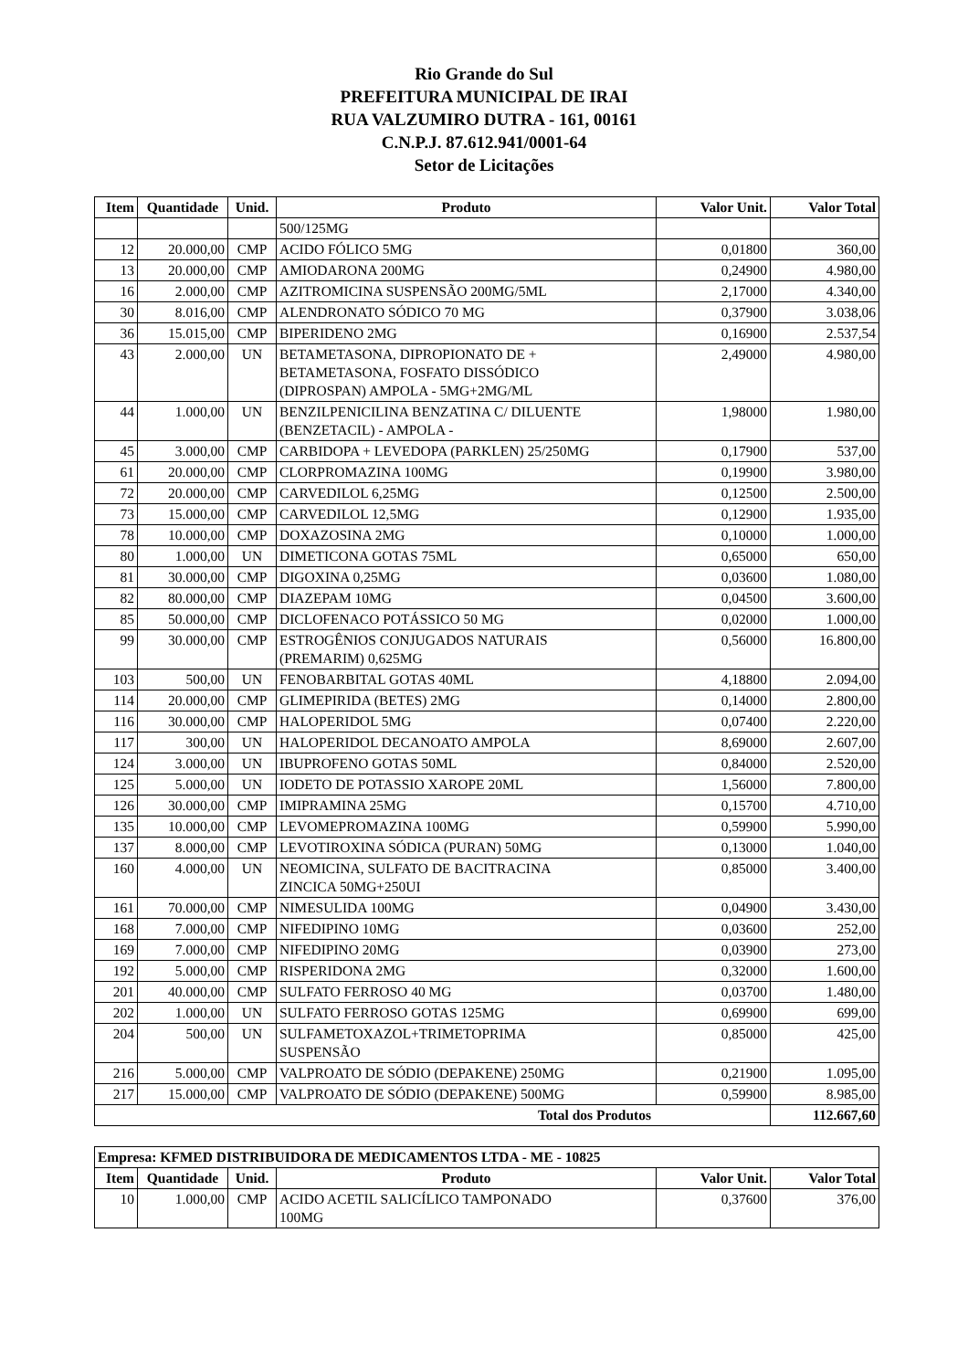Rio Grande do Sul
PREFEITURA MUNICIPAL DE IRAI
RUA VALZUMIRO DUTRA - 161, 00161
C.N.P.J. 87.612.941/0001-64
Setor de Licitações
| Item | Quantidade | Unid. | Produto | Valor Unit. | Valor Total |
| --- | --- | --- | --- | --- | --- |
| | | | 500/125MG | | |
| 12 | 20.000,00 | CMP | ACIDO FÓLICO 5MG | 0,01800 | 360,00 |
| 13 | 20.000,00 | CMP | AMIODARONA 200MG | 0,24900 | 4.980,00 |
| 16 | 2.000,00 | CMP | AZITROMICINA SUSPENSÃO 200MG/5ML | 2,17000 | 4.340,00 |
| 30 | 8.016,00 | CMP | ALENDRONATO SÓDICO 70 MG | 0,37900 | 3.038,06 |
| 36 | 15.015,00 | CMP | BIPERIDENO 2MG | 0,16900 | 2.537,54 |
| 43 | 2.000,00 | UN | BETAMETASONA, DIPROPIONATO DE + BETAMETASONA, FOSFATO DISSÓDICO (DIPROSPAN) AMPOLA - 5MG+2MG/ML | 2,49000 | 4.980,00 |
| 44 | 1.000,00 | UN | BENZILPENICILINA BENZATINA C/ DILUENTE (BENZETACIL) - AMPOLA - | 1,98000 | 1.980,00 |
| 45 | 3.000,00 | CMP | CARBIDOPA + LEVEDOPA (PARKLEN) 25/250MG | 0,17900 | 537,00 |
| 61 | 20.000,00 | CMP | CLORPROMAZINA 100MG | 0,19900 | 3.980,00 |
| 72 | 20.000,00 | CMP | CARVEDILOL 6,25MG | 0,12500 | 2.500,00 |
| 73 | 15.000,00 | CMP | CARVEDILOL 12,5MG | 0,12900 | 1.935,00 |
| 78 | 10.000,00 | CMP | DOXAZOSINA 2MG | 0,10000 | 1.000,00 |
| 80 | 1.000,00 | UN | DIMETICONA GOTAS 75ML | 0,65000 | 650,00 |
| 81 | 30.000,00 | CMP | DIGOXINA 0,25MG | 0,03600 | 1.080,00 |
| 82 | 80.000,00 | CMP | DIAZEPAM 10MG | 0,04500 | 3.600,00 |
| 85 | 50.000,00 | CMP | DICLOFENACO POTÁSSICO 50 MG | 0,02000 | 1.000,00 |
| 99 | 30.000,00 | CMP | ESTROGÊNIOS CONJUGADOS NATURAIS (PREMARIM) 0,625MG | 0,56000 | 16.800,00 |
| 103 | 500,00 | UN | FENOBARBITAL GOTAS 40ML | 4,18800 | 2.094,00 |
| 114 | 20.000,00 | CMP | GLIMEPIRIDA (BETES) 2MG | 0,14000 | 2.800,00 |
| 116 | 30.000,00 | CMP | HALOPERIDOL 5MG | 0,07400 | 2.220,00 |
| 117 | 300,00 | UN | HALOPERIDOL DECANOATO AMPOLA | 8,69000 | 2.607,00 |
| 124 | 3.000,00 | UN | IBUPROFENO GOTAS 50ML | 0,84000 | 2.520,00 |
| 125 | 5.000,00 | UN | IODETO DE POTASSIO XAROPE 20ML | 1,56000 | 7.800,00 |
| 126 | 30.000,00 | CMP | IMIPRAMINA 25MG | 0,15700 | 4.710,00 |
| 135 | 10.000,00 | CMP | LEVOMEPROMAZINA 100MG | 0,59900 | 5.990,00 |
| 137 | 8.000,00 | CMP | LEVOTIROXINA SÓDICA (PURAN) 50MG | 0,13000 | 1.040,00 |
| 160 | 4.000,00 | UN | NEOMICINA, SULFATO DE BACITRACINA ZINCICA 50MG+250UI | 0,85000 | 3.400,00 |
| 161 | 70.000,00 | CMP | NIMESULIDA 100MG | 0,04900 | 3.430,00 |
| 168 | 7.000,00 | CMP | NIFEDIPINO 10MG | 0,03600 | 252,00 |
| 169 | 7.000,00 | CMP | NIFEDIPINO 20MG | 0,03900 | 273,00 |
| 192 | 5.000,00 | CMP | RISPERIDONA 2MG | 0,32000 | 1.600,00 |
| 201 | 40.000,00 | CMP | SULFATO FERROSO 40 MG | 0,03700 | 1.480,00 |
| 202 | 1.000,00 | UN | SULFATO FERROSO GOTAS 125MG | 0,69900 | 699,00 |
| 204 | 500,00 | UN | SULFAMETOXAZOL+TRIMETOPRIMA SUSPENSÃO | 0,85000 | 425,00 |
| 216 | 5.000,00 | CMP | VALPROATO DE SÓDIO (DEPAKENE) 250MG | 0,21900 | 1.095,00 |
| 217 | 15.000,00 | CMP | VALPROATO DE SÓDIO (DEPAKENE) 500MG | 0,59900 | 8.985,00 |
| Total dos Produtos | | | | | 112.667,60 |
| Empresa: KFMED DISTRIBUIDORA DE MEDICAMENTOS LTDA - ME - 10825 | | | | | |
| --- | --- | --- | --- | --- | --- |
| Item | Quantidade | Unid. | Produto | Valor Unit. | Valor Total |
| 10 | 1.000,00 | CMP | ACIDO ACETIL SALICÍLICO TAMPONADO 100MG | 0,37600 | 376,00 |